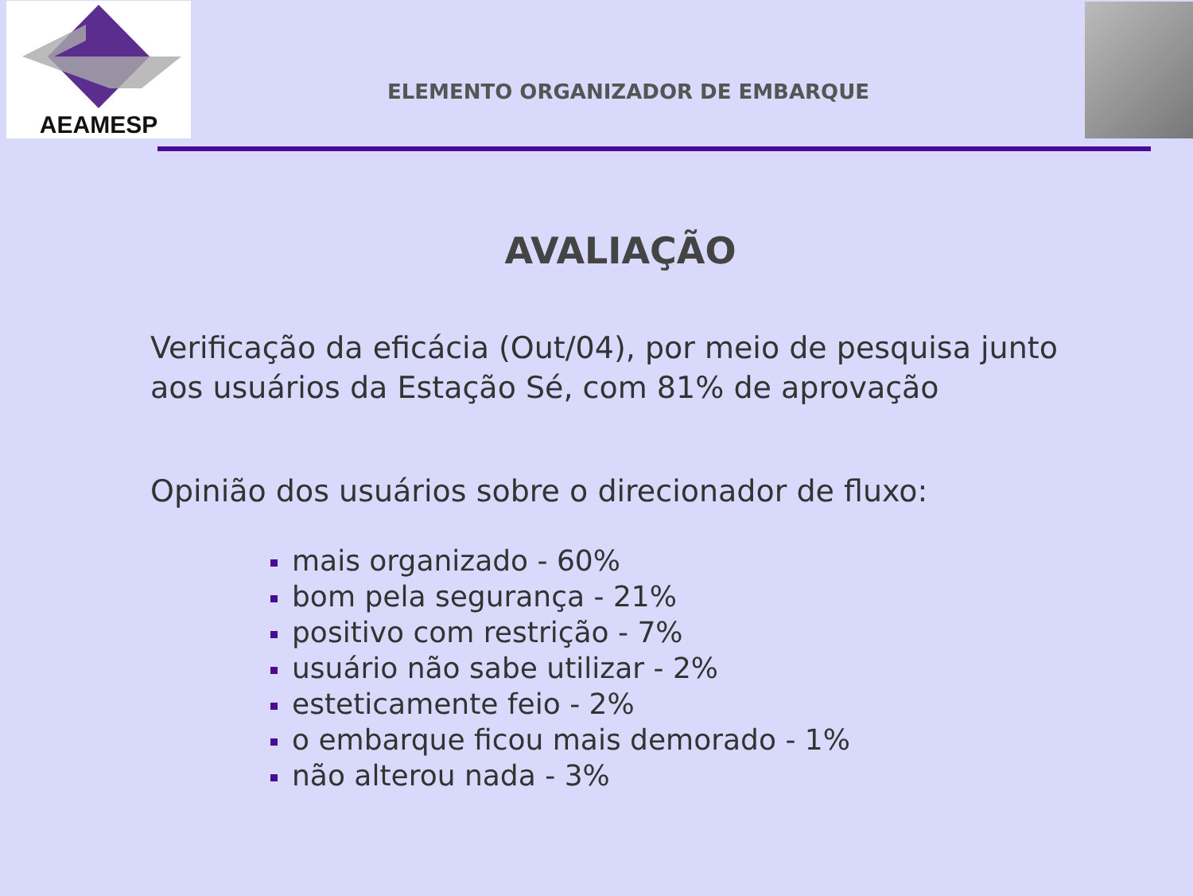AEAMESP
ELEMENTO ORGANIZADOR DE EMBARQUE
AVALIAÇÃO
Verificação da eficácia (Out/04), por meio de pesquisa junto aos usuários da Estação Sé, com 81% de aprovação
Opinião dos usuários sobre o direcionador de fluxo:
mais organizado - 60%
bom pela segurança - 21%
positivo com restrição - 7%
usuário não sabe utilizar - 2%
esteticamente feio - 2%
o embarque ficou mais demorado - 1%
não alterou nada - 3%